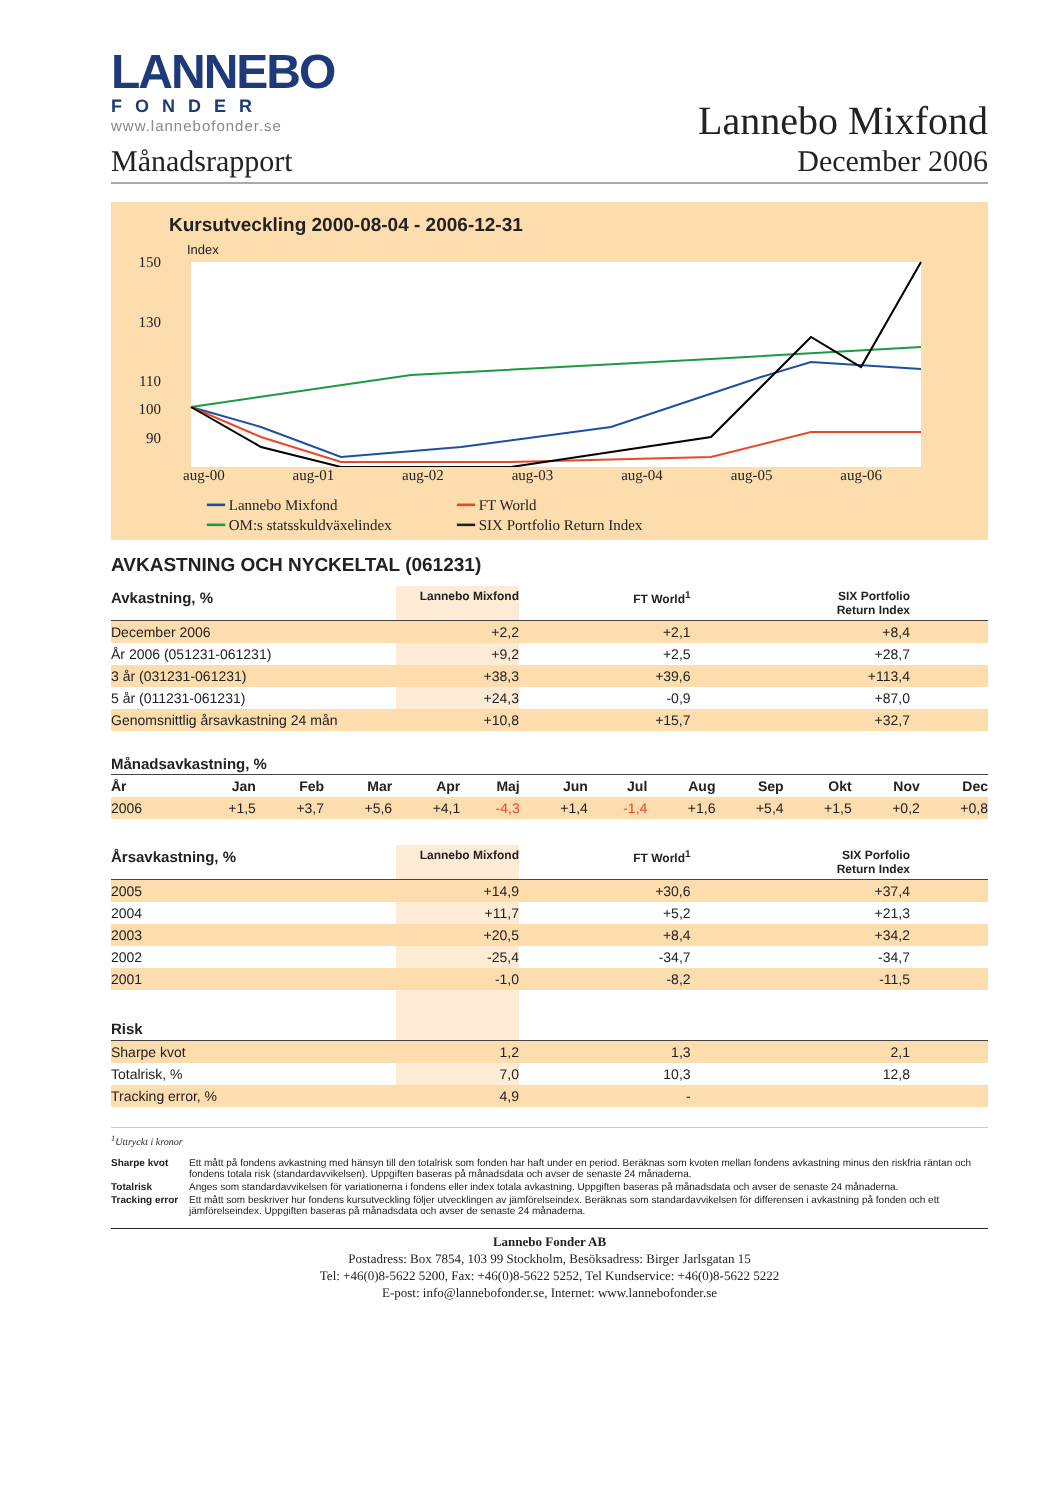LANNEBO
FONDER
www.lannebofonder.se
Månadsrapport
Lannebo Mixfond
December 2006
Kursutveckling 2000-08-04 - 2006-12-31
Index
150
130
110
100
90
aug-00 aug-01 aug-02 aug-03 aug-04 aug-05 aug-06
━━ Lannebo Mixfond ━━ FT World ━━ OM:s statsskuldväxelindex ━━ SIX Portfolio Return Index
AVKASTNING OCH NYCKELTAL (061231)
| Avkastning, % | Lannebo Mixfond | FT World<sup>1</sup> | SIX Portfolio Return Index | |
| --- | --- | --- | --- | --- |
| December 2006 | +2,2 | +2,1 | +8,4 | |
| År 2006 (051231-061231) | +9,2 | +2,5 | +28,7 | |
| 3 år (031231-061231) | +38,3 | +39,6 | +113,4 | |
| 5 år (011231-061231) | +24,3 | -0,9 | +87,0 | |
| Genomsnittlig årsavkastning 24 mån | +10,8 | +15,7 | +32,7 | |
Månadsavkastning, %
| År | Jan | Feb | Mar | Apr | Maj | Jun | Jul | Aug | Sep | Okt | Nov | Dec |
| --- | --- | --- | --- | --- | --- | --- | --- | --- | --- | --- | --- | --- |
| 2006 | +1,5 | +3,7 | +5,6 | +4,1 | -4,3 | +1,4 | -1,4 | +1,6 | +5,4 | +1,5 | +0,2 | +0,8 |
| Årsavkastning, % | Lannebo Mixfond | FT World<sup>1</sup> | SIX Porfolio Return Index | |
| --- | --- | --- | --- | --- |
| 2005 | +14,9 | +30,6 | +37,4 | |
| 2004 | +11,7 | +5,2 | +21,3 | |
| 2003 | +20,5 | +8,4 | +34,2 | |
| 2002 | -25,4 | -34,7 | -34,7 | |
| 2001 | -1,0 | -8,2 | -11,5 | |
| Risk | | | | |
| Sharpe kvot | 1,2 | 1,3 | 2,1 | |
| Totalrisk, % | 7,0 | 10,3 | 12,8 | |
| Tracking error, % | 4,9 | - | | |
<sup>1</sup> Uttryckt i kronor
Sharpe kvot Ett mått på fondens avkastning med hänsyn till den totalrisk som fonden har haft under en period. Beräknas som kvoten mellan fondens avkastning minus den riskfria räntan och fondens totala risk (standardavvikelsen). Uppgiften baseras på månadsdata och avser de senaste 24 månaderna. Totalrisk Anges som standardavvikelsen för variationerna i fondens eller index totala avkastning. Uppgiften baseras på månadsdata och avser de senaste 24 månaderna. Tracking error Ett mått som beskriver hur fondens kursutveckling följer utvecklingen av jämförelseindex. Beräknas som standardavvikelsen för differensen i avkastning på fonden och ett jämförelseindex. Uppgiften baseras på månadsdata och avser de senaste 24 månaderna.
Lannebo Fonder AB
Postadress: Box 7854, 103 99 Stockholm, Besöksadress: Birger Jarlsgatan 15
Tel: +46(0)8-5622 5200, Fax: +46(0)8-5622 5252, Tel Kundservice: +46(0)8-5622 5222
E-post: info@lannebofonder.se, Internet: www.lannebofonder.se